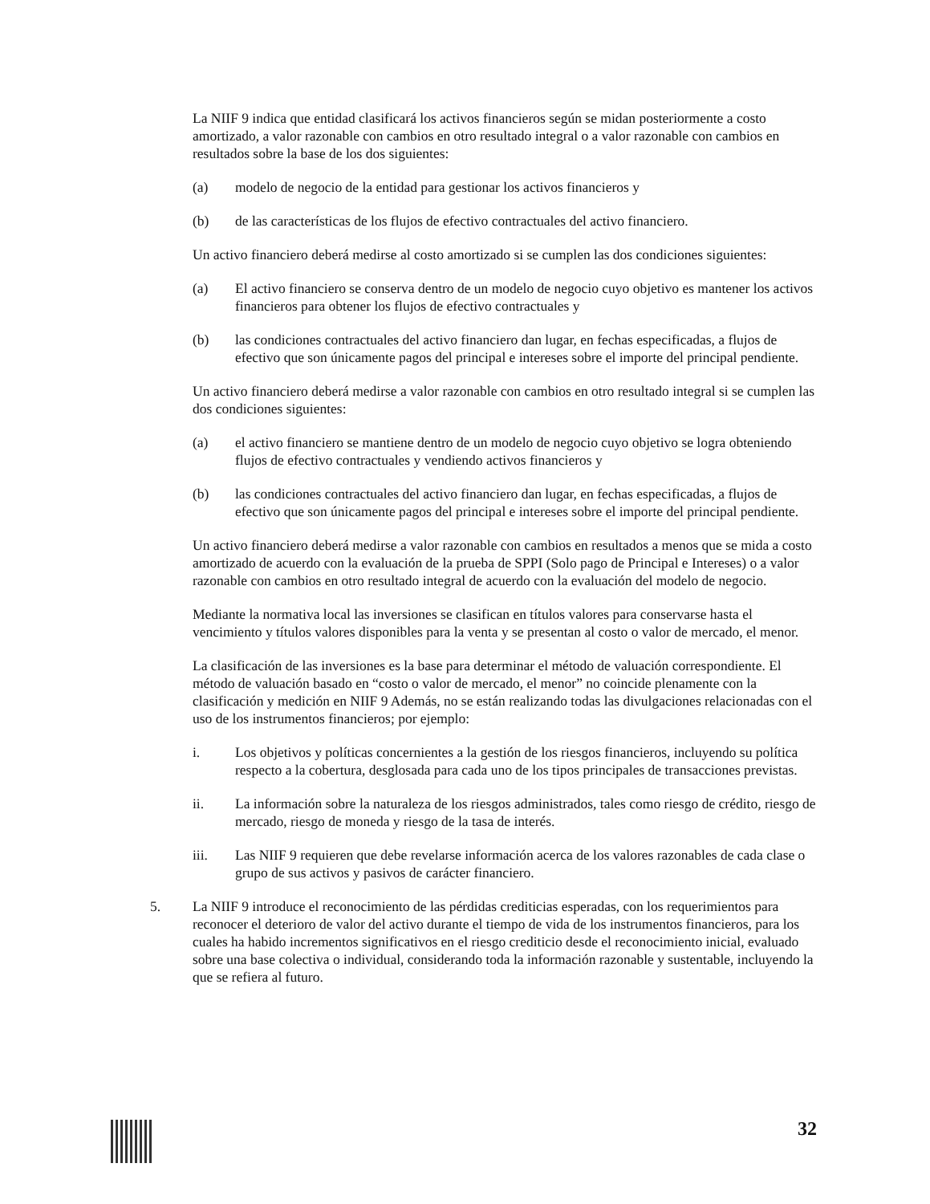La NIIF 9 indica que entidad clasificará los activos financieros según se midan posteriormente a costo amortizado, a valor razonable con cambios en otro resultado integral o a valor razonable con cambios en resultados sobre la base de los dos siguientes:
(a) modelo de negocio de la entidad para gestionar los activos financieros y
(b) de las características de los flujos de efectivo contractuales del activo financiero.
Un activo financiero deberá medirse al costo amortizado si se cumplen las dos condiciones siguientes:
(a) El activo financiero se conserva dentro de un modelo de negocio cuyo objetivo es mantener los activos financieros para obtener los flujos de efectivo contractuales y
(b) las condiciones contractuales del activo financiero dan lugar, en fechas especificadas, a flujos de efectivo que son únicamente pagos del principal e intereses sobre el importe del principal pendiente.
Un activo financiero deberá medirse a valor razonable con cambios en otro resultado integral si se cumplen las dos condiciones siguientes:
(a) el activo financiero se mantiene dentro de un modelo de negocio cuyo objetivo se logra obteniendo flujos de efectivo contractuales y vendiendo activos financieros y
(b) las condiciones contractuales del activo financiero dan lugar, en fechas especificadas, a flujos de efectivo que son únicamente pagos del principal e intereses sobre el importe del principal pendiente.
Un activo financiero deberá medirse a valor razonable con cambios en resultados a menos que se mida a costo amortizado de acuerdo con la evaluación de la prueba de SPPI (Solo pago de Principal e Intereses) o a valor razonable con cambios en otro resultado integral de acuerdo con la evaluación del modelo de negocio.
Mediante la normativa local las inversiones se clasifican en títulos valores para conservarse hasta el vencimiento y títulos valores disponibles para la venta y se presentan al costo o valor de mercado, el menor.
La clasificación de las inversiones es la base para determinar el método de valuación correspondiente. El método de valuación basado en “costo o valor de mercado, el menor” no coincide plenamente con la clasificación y medición en NIIF 9 Además, no se están realizando todas las divulgaciones relacionadas con el uso de los instrumentos financieros; por ejemplo:
i. Los objetivos y políticas concernientes a la gestión de los riesgos financieros, incluyendo su política respecto a la cobertura, desglosada para cada uno de los tipos principales de transacciones previstas.
ii. La información sobre la naturaleza de los riesgos administrados, tales como riesgo de crédito, riesgo de mercado, riesgo de moneda y riesgo de la tasa de interés.
iii. Las NIIF 9 requieren que debe revelarse información acerca de los valores razonables de cada clase o grupo de sus activos y pasivos de carácter financiero.
5. La NIIF 9 introduce el reconocimiento de las pérdidas crediticias esperadas, con los requerimientos para reconocer el deterioro de valor del activo durante el tiempo de vida de los instrumentos financieros, para los cuales ha habido incrementos significativos en el riesgo crediticio desde el reconocimiento inicial, evaluado sobre una base colectiva o individual, considerando toda la información razonable y sustentable, incluyendo la que se refiera al futuro.
32